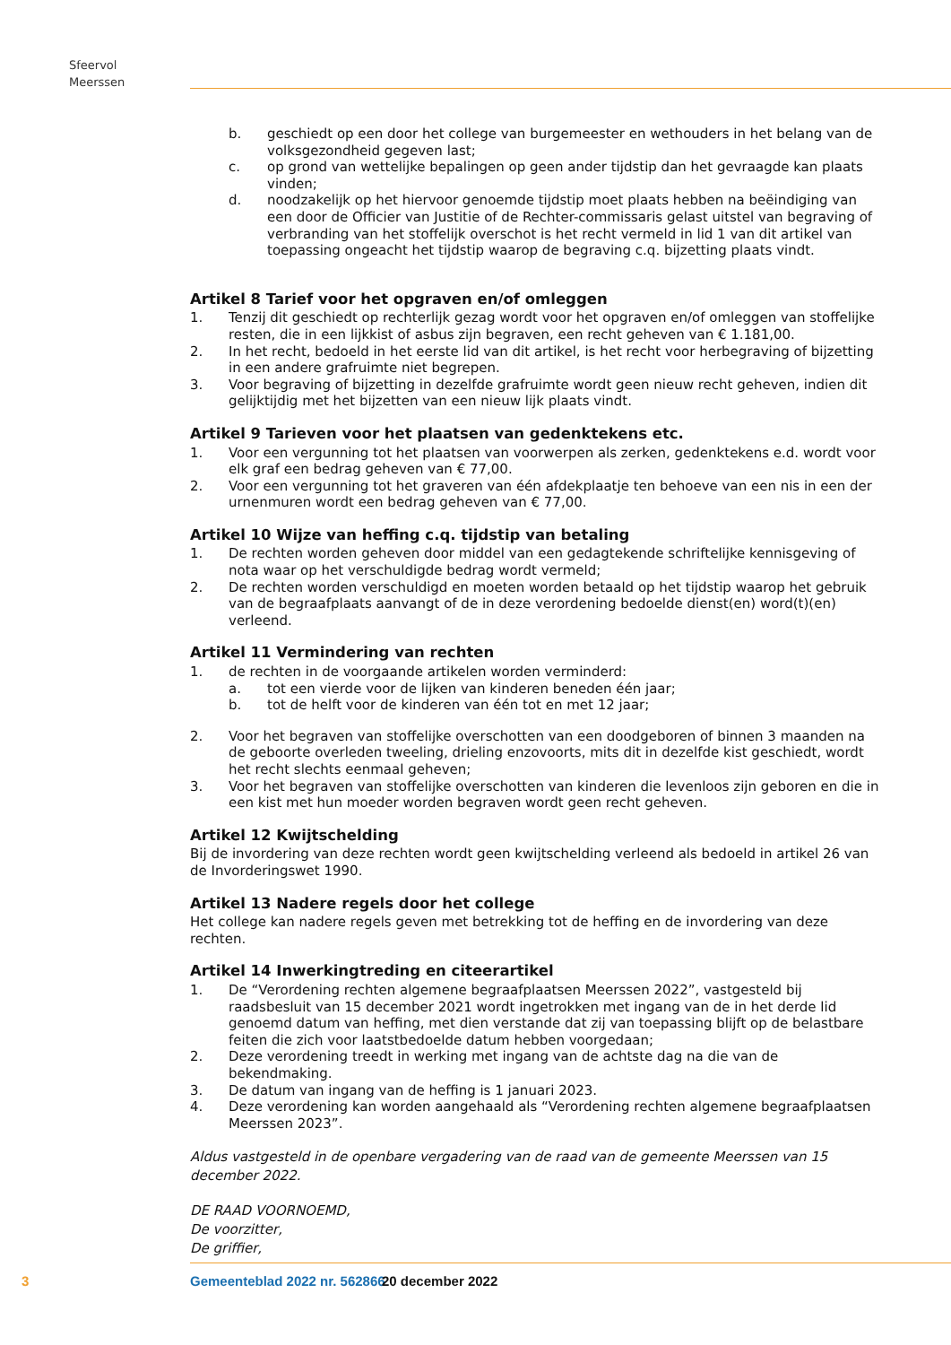Sfeervol Meerssen
b. geschiedt op een door het college van burgemeester en wethouders in het belang van de volksgezondheid gegeven last;
c. op grond van wettelijke bepalingen op geen ander tijdstip dan het gevraagde kan plaats vinden;
d. noodzakelijk op het hiervoor genoemde tijdstip moet plaats hebben na beëindiging van een door de Officier van Justitie of de Rechter-commissaris gelast uitstel van begraving of verbranding van het stoffelijk overschot is het recht vermeld in lid 1 van dit artikel van toepassing ongeacht het tijdstip waarop de begraving c.q. bijzetting plaats vindt.
Artikel 8 Tarief voor het opgraven en/of omleggen
1. Tenzij dit geschiedt op rechterlijk gezag wordt voor het opgraven en/of omleggen van stoffelijke resten, die in een lijkkist of asbus zijn begraven, een recht geheven van € 1.181,00.
2. In het recht, bedoeld in het eerste lid van dit artikel, is het recht voor herbegraving of bijzetting in een andere grafruimte niet begrepen.
3. Voor begraving of bijzetting in dezelfde grafruimte wordt geen nieuw recht geheven, indien dit gelijktijdig met het bijzetten van een nieuw lijk plaats vindt.
Artikel 9 Tarieven voor het plaatsen van gedenktekens etc.
1. Voor een vergunning tot het plaatsen van voorwerpen als zerken, gedenktekens e.d. wordt voor elk graf een bedrag geheven van € 77,00.
2. Voor een vergunning tot het graveren van één afdekplaatje ten behoeve van een nis in een der urnenmuren wordt een bedrag geheven van € 77,00.
Artikel 10 Wijze van heffing c.q. tijdstip van betaling
1. De rechten worden geheven door middel van een gedagtekende schriftelijke kennisgeving of nota waar op het verschuldigde bedrag wordt vermeld;
2. De rechten worden verschuldigd en moeten worden betaald op het tijdstip waarop het gebruik van de begraafplaats aanvangt of de in deze verordening bedoelde dienst(en) word(t)(en) verleend.
Artikel 11 Vermindering van rechten
1. de rechten in de voorgaande artikelen worden verminderd:
a. tot een vierde voor de lijken van kinderen beneden één jaar;
b. tot de helft voor de kinderen van één tot en met 12 jaar;
2. Voor het begraven van stoffelijke overschotten van een doodgeboren of binnen 3 maanden na de geboorte overleden tweeling, drieling enzovoorts, mits dit in dezelfde kist geschiedt, wordt het recht slechts eenmaal geheven;
3. Voor het begraven van stoffelijke overschotten van kinderen die levenloos zijn geboren en die in een kist met hun moeder worden begraven wordt geen recht geheven.
Artikel 12 Kwijtschelding
Bij de invordering van deze rechten wordt geen kwijtschelding verleend als bedoeld in artikel 26 van de Invorderingswet 1990.
Artikel 13 Nadere regels door het college
Het college kan nadere regels geven met betrekking tot de heffing en de invordering van deze rechten.
Artikel 14 Inwerkingtreding en citeerartikel
1. De “Verordening rechten algemene begraafplaatsen Meerssen 2022”, vastgesteld bij raadsbesluit van 15 december 2021 wordt ingetrokken met ingang van de in het derde lid genoemd datum van heffing, met dien verstande dat zij van toepassing blijft op de belastbare feiten die zich voor laatstbedoelde datum hebben voorgedaan;
2. Deze verordening treedt in werking met ingang van de achtste dag na die van de bekendmaking.
3. De datum van ingang van de heffing is 1 januari 2023.
4. Deze verordening kan worden aangehaald als “Verordening rechten algemene begraafplaatsen Meerssen 2023”.
Aldus vastgesteld in de openbare vergadering van de raad van de gemeente Meerssen van 15 december 2022.
DE RAAD VOORNOEMD,
De voorzitter,
De griffier,
3 Gemeenteblad 2022 nr. 562866 20 december 2022